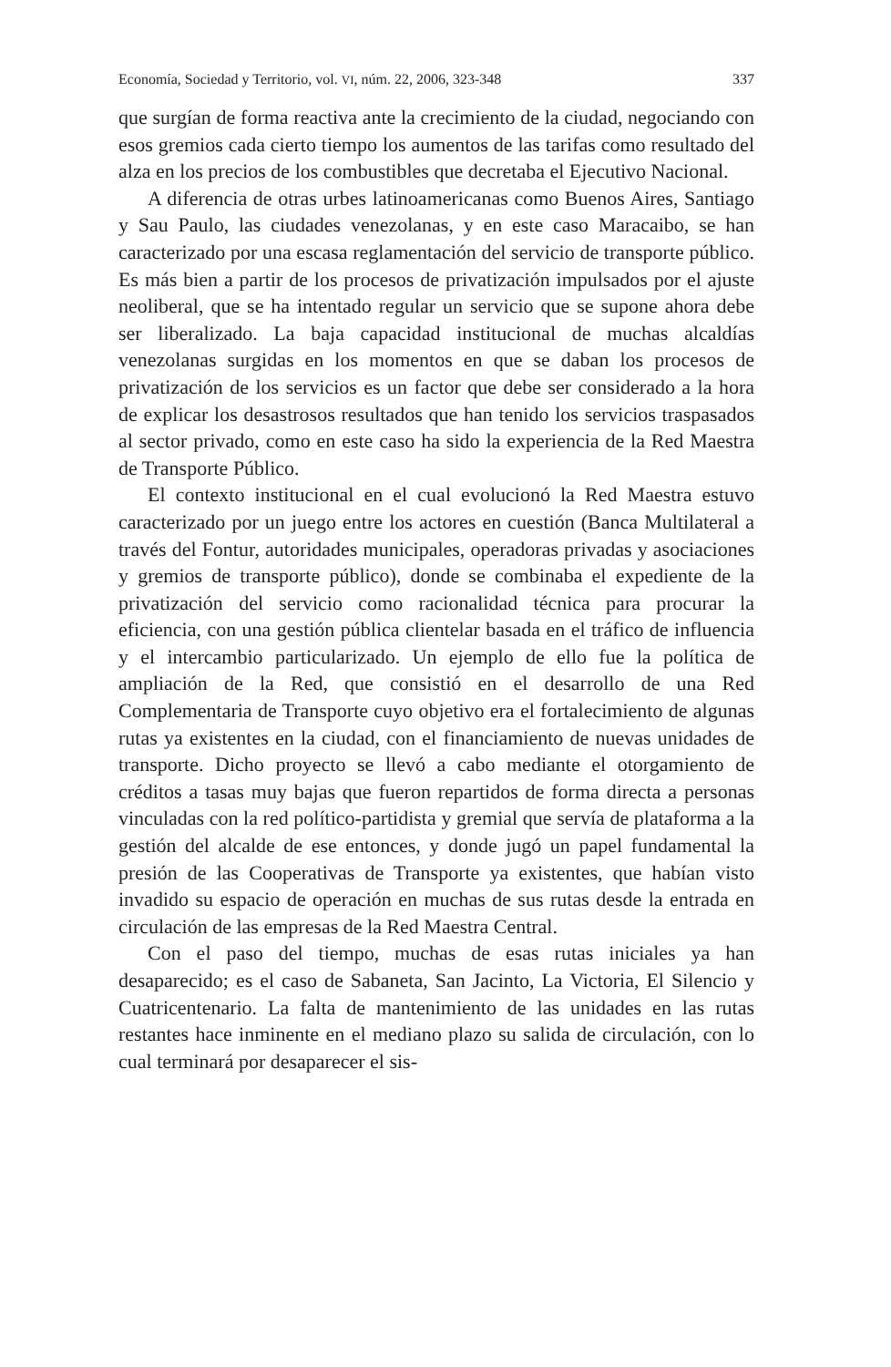Economía, Sociedad y Territorio, vol. VI, núm. 22, 2006, 323-348 337
que surgían de forma reactiva ante la crecimiento de la ciudad, negociando con esos gremios cada cierto tiempo los aumentos de las tarifas como resultado del alza en los precios de los combustibles que decretaba el Ejecutivo Nacional.
A diferencia de otras urbes latinoamericanas como Buenos Aires, Santiago y Sau Paulo, las ciudades venezolanas, y en este caso Maracaibo, se han caracterizado por una escasa reglamentación del servicio de transporte público. Es más bien a partir de los procesos de privatización impulsados por el ajuste neoliberal, que se ha intentado regular un servicio que se supone ahora debe ser liberalizado. La baja capacidad institucional de muchas alcaldías venezolanas surgidas en los momentos en que se daban los procesos de privatización de los servicios es un factor que debe ser considerado a la hora de explicar los desastrosos resultados que han tenido los servicios traspasados al sector privado, como en este caso ha sido la experiencia de la Red Maestra de Transporte Público.
El contexto institucional en el cual evolucionó la Red Maestra estuvo caracterizado por un juego entre los actores en cuestión (Banca Multilateral a través del Fontur, autoridades municipales, operadoras privadas y asociaciones y gremios de transporte público), donde se combinaba el expediente de la privatización del servicio como racionalidad técnica para procurar la eficiencia, con una gestión pública clientelar basada en el tráfico de influencia y el intercambio particularizado. Un ejemplo de ello fue la política de ampliación de la Red, que consistió en el desarrollo de una Red Complementaria de Transporte cuyo objetivo era el fortalecimiento de algunas rutas ya existentes en la ciudad, con el financiamiento de nuevas unidades de transporte. Dicho proyecto se llevó a cabo mediante el otorgamiento de créditos a tasas muy bajas que fueron repartidos de forma directa a personas vinculadas con la red político-partidista y gremial que servía de plataforma a la gestión del alcalde de ese entonces, y donde jugó un papel fundamental la presión de las Cooperativas de Transporte ya existentes, que habían visto invadido su espacio de operación en muchas de sus rutas desde la entrada en circulación de las empresas de la Red Maestra Central.
Con el paso del tiempo, muchas de esas rutas iniciales ya han desaparecido; es el caso de Sabaneta, San Jacinto, La Victoria, El Silencio y Cuatricentenario. La falta de mantenimiento de las unidades en las rutas restantes hace inminente en el mediano plazo su salida de circulación, con lo cual terminará por desaparecer el sis-